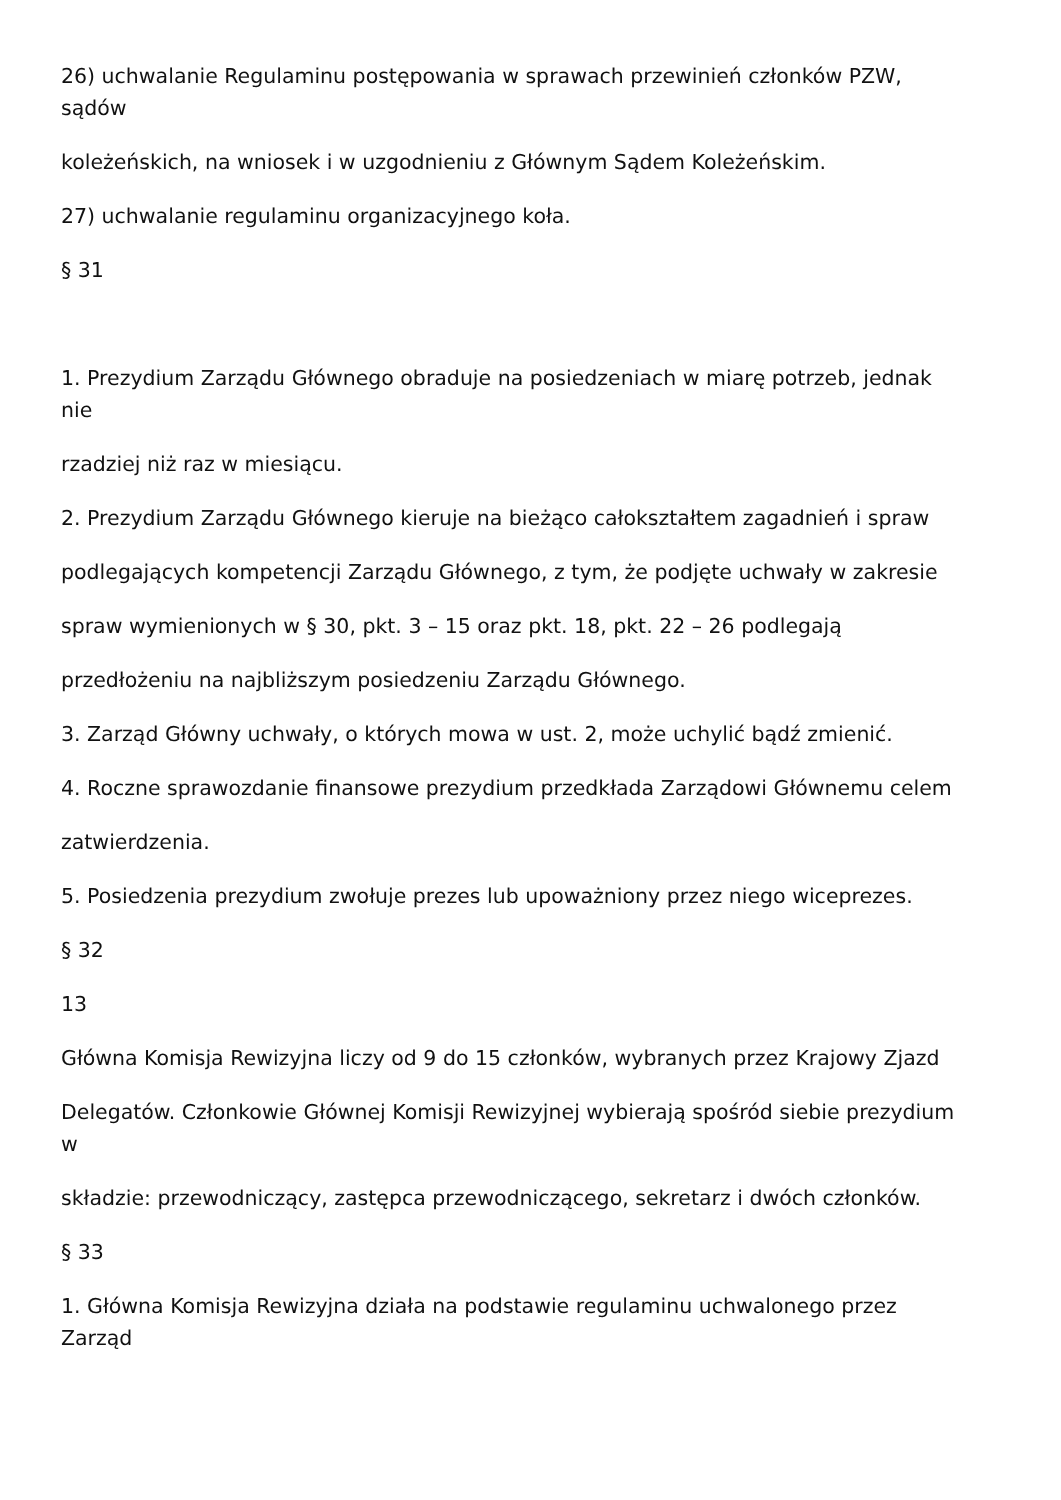26) uchwalanie Regulaminu postępowania w sprawach przewinień członków PZW,
sądów
koleżeńskich, na wniosek i w uzgodnieniu z Głównym Sądem Koleżeńskim.
27) uchwalanie regulaminu organizacyjnego koła.
§ 31
1. Prezydium Zarządu Głównego obraduje na posiedzeniach w miarę potrzeb, jednak
nie
rzadziej niż raz w miesiącu.
2. Prezydium Zarządu Głównego kieruje na bieżąco całokształtem zagadnień i spraw
podlegających kompetencji Zarządu Głównego, z tym, że podjęte uchwały w zakresie
spraw wymienionych w § 30, pkt. 3 – 15 oraz pkt. 18, pkt. 22 – 26 podlegają
przedłożeniu na najbliższym posiedzeniu Zarządu Głównego.
3. Zarząd Główny uchwały, o których mowa w ust. 2, może uchylić bądź zmienić.
4. Roczne sprawozdanie finansowe prezydium przedkłada Zarządowi Głównemu celem
zatwierdzenia.
5. Posiedzenia prezydium zwołuje prezes lub upoważniony przez niego wiceprezes.
§ 32
13
Główna Komisja Rewizyjna liczy od 9 do 15 członków, wybranych przez Krajowy Zjazd
Delegatów. Członkowie Głównej Komisji Rewizyjnej wybierają spośród siebie prezydium
w
składzie: przewodniczący, zastępca przewodniczącego, sekretarz i dwóch członków.
§ 33
1. Główna Komisja Rewizyjna działa na podstawie regulaminu uchwalonego przez
Zarząd